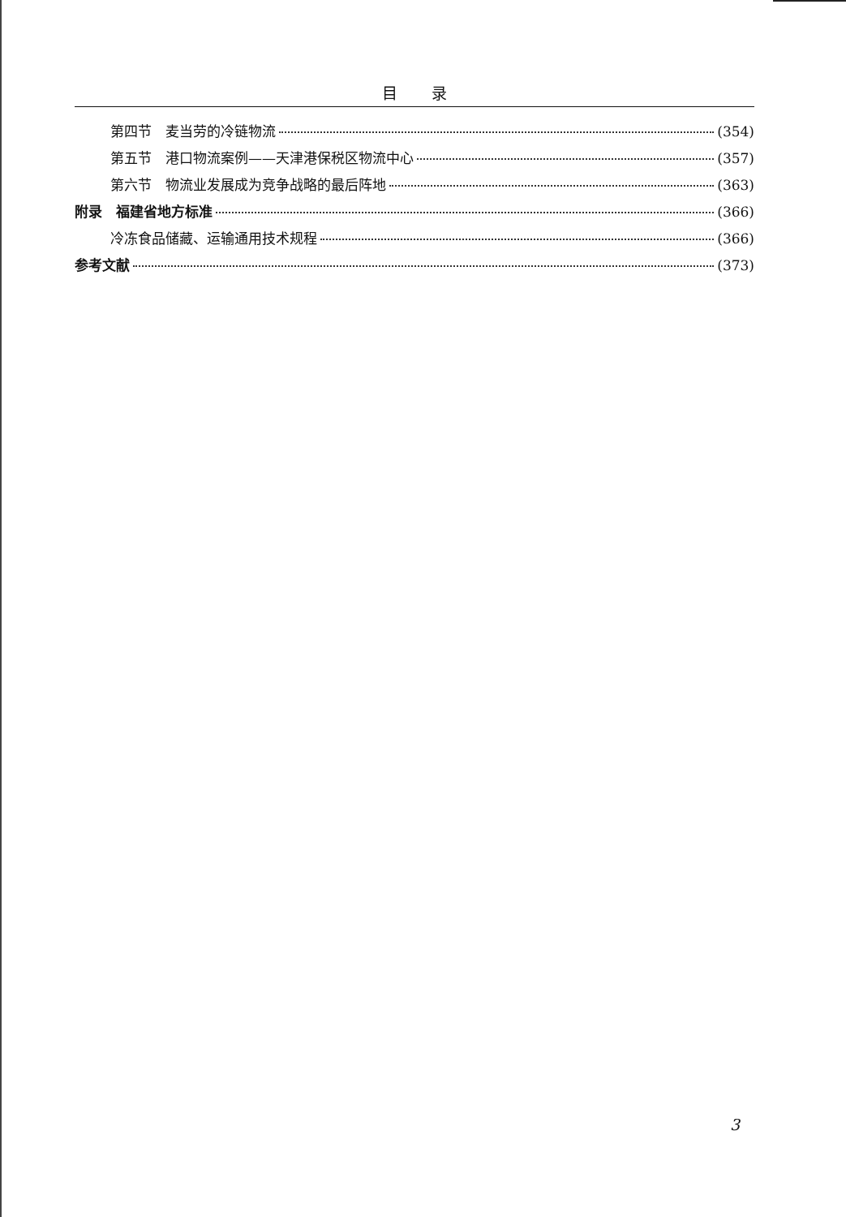目 录
第四节　麦当劳的冷链物流 (354)
第五节　港口物流案例——天津港保税区物流中心 (357)
第六节　物流业发展成为竞争战略的最后阵地 (363)
附录　福建省地方标准 (366)
冷冻食品储藏、运输通用技术规程 (366)
参考文献 (373)
3